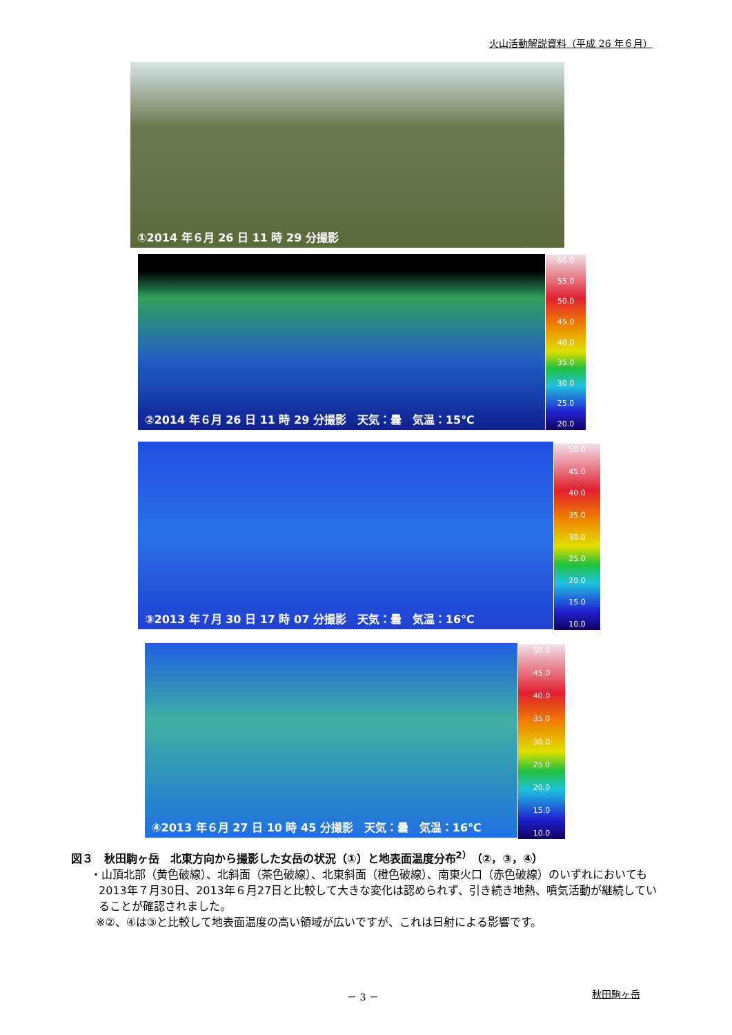火山活動解説資料（平成 26 年６月）
①2014 年６月 26 日 11 時 29 分撮影
②2014 年６月 26 日 11 時 29 分撮影　天気：曇　気温：15℃
60.0
55.0
50.0
45.0
40.0
35.0
30.0
25.0
20.0
③2013 年７月 30 日 17 時 07 分撮影　天気：曇　気温：16℃
50.0
45.0
40.0
35.0
30.0
25.0
20.0
15.0
10.0
④2013 年６月 27 日 10 時 45 分撮影　天気：曇　気温：16℃
50.0
45.0
40.0
35.0
30.0
25.0
20.0
15.0
10.0
図３　秋田駒ヶ岳　北東方向から撮影した女岳の状況（①）と地表面温度分布<sup>2）</sup>（②，③，④）
・山頂北部（黄色破線）、北斜面（茶色破線）、北東斜面（橙色破線）、南東火口（赤色破線）のいずれにおいても2013年７月30日、2013年６月27日と比較して大きな変化は認められず、引き続き地熱、噴気活動が継続していることが確認されました。
※②、④は③と比較して地表面温度の高い領域が広いですが、これは日射による影響です。
－ 3 － 秋田駒ヶ岳